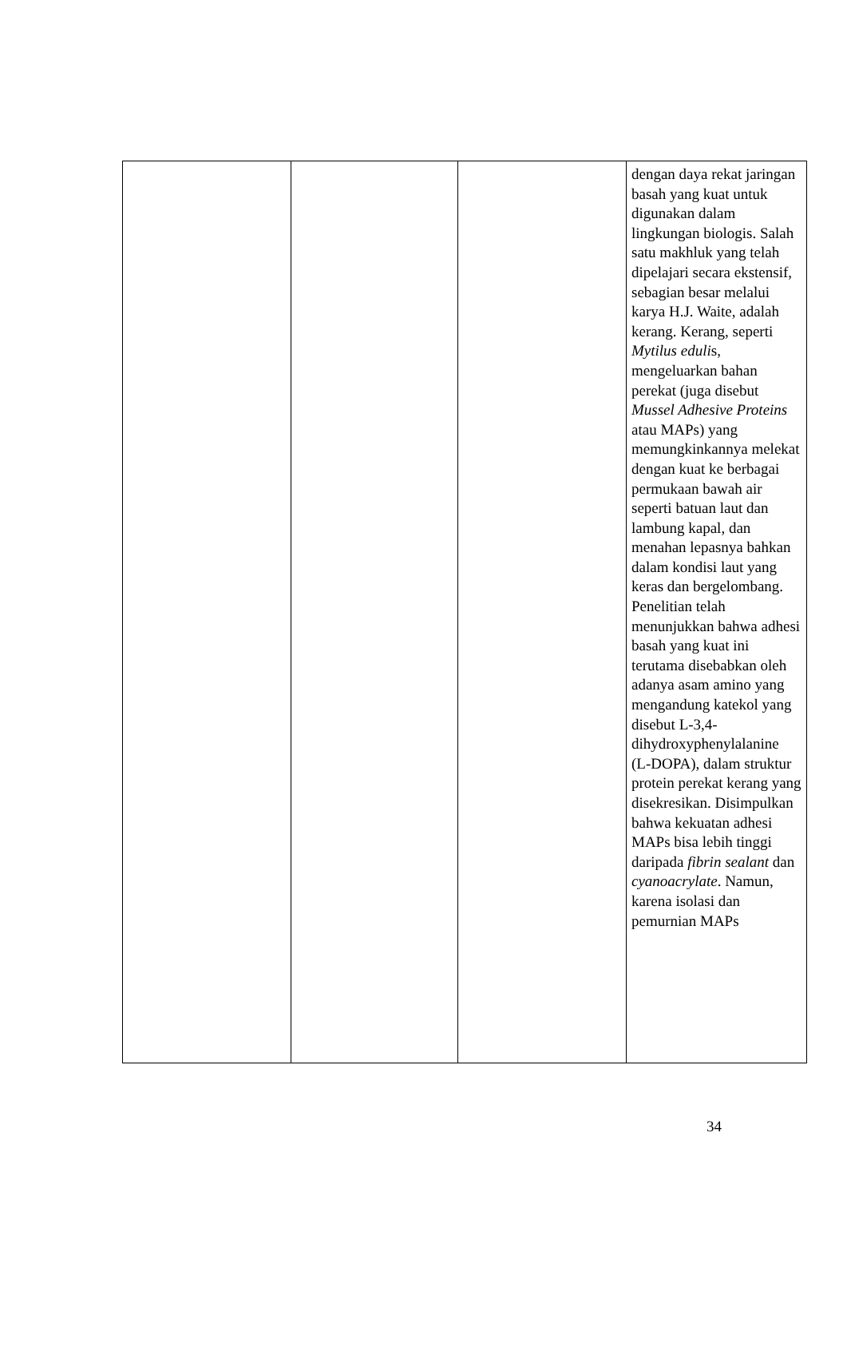| | | | dengan daya rekat jaringan basah yang kuat untuk digunakan dalam lingkungan biologis. Salah satu makhluk yang telah dipelajari secara ekstensif, sebagian besar melalui karya H.J. Waite, adalah kerang. Kerang, seperti Mytilus eduli s, mengeluarkan bahan perekat (juga disebut Mussel Adhesive Proteins atau MAPs) yang memungkinkannya melekat dengan kuat ke berbagai permukaan bawah air seperti batuan laut dan lambung kapal, dan menahan lepasnya bahkan dalam kondisi laut yang keras dan bergelombang. Penelitian telah menunjukkan bahwa adhesi basah yang kuat ini terutama disebabkan oleh adanya asam amino yang mengandung katekol yang disebut L-3,4-dihydroxyphenylalanine (L-DOPA), dalam struktur protein perekat kerang yang disekresikan. Disimpulkan bahwa kekuatan adhesi MAPs bisa lebih tinggi daripada fibrin sealant dan cyanoacrylate . Namun, karena isolasi dan pemurnian MAPs |
34